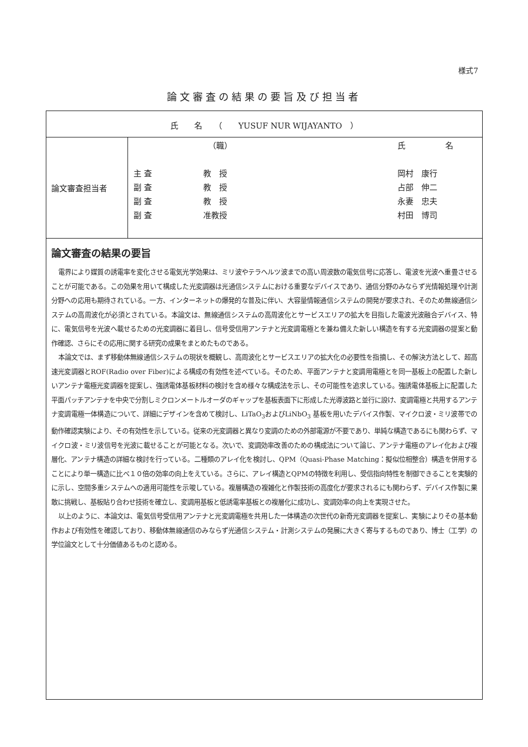様式7
論文審査の結果の要旨及び担当者
| 氏 名 （ YUSUF NUR WIJAYANTO ） | |
| 論文審査担当者 | （職） 氏 名 主 査 教 授 岡村 康行 副 査 教 授 占部 伸二 副 査 教 授 永妻 忠夫 副 査 准教授 村田 博司 |
| 論文審査の結果の要旨 電界により媒質の誘電率を変化させる電気光学効果は、ミリ波やテラヘルツ波までの高い周波数の電気信号に応答し、電波を光波へ重畳させることが可能である。この効果を用いて構成した光変調器は光通信システムにおける重要なデバイスであり、通信分野のみならず光情報処理や計測分野への応用も期待されている。一方、インターネットの爆発的な普及に伴い、大容量情報通信システムの開発が要求され、そのため無線通信システムの高周波化が必須とされている。本論文は、無線通信システムの高周波化とサービスエリアの拡大を目指した電波光波融合デバイス、特に、電気信号を光波へ載せるための光変調器に着目し、信号受信用アンテナと光変調電極とを兼ね備えた新しい構造を有する光変調器の提案と動作確認、さらにその応用に関する研究の成果をまとめたものである。 本論文では、まず移動体無線通信システムの現状を概観し、高周波化とサービスエリアの拡大化の必要性を指摘し、その解決方法として、超高速光変調器とROF(Radio over Fiber)による構成の有効性を述べている。そのため、平面アンテナと変調用電極とを同一基板上の配置した新しいアンテナ電極光変調器を提案し、強誘電体基板材料の検討を含め様々な構成法を示し、その可能性を追求している。強誘電体基板上に配置した平面パッチアンテナを中央で分割しミクロンメートルオーダのギャップを基板表面下に形成した光導波路と並行に設け、変調電極と共用するアンテナ変調電極一体構造について、詳細にデザインを含めて検討し、LiTaO<sub>3</sub>およびLiNbO<sub>3</sub> 基板を用いたデバイス作製、マイクロ波・ミリ波帯での動作確認実験により、その有効性を示している。従来の光変調器と異なり変調のための外部電源が不要であり、単純な構造であるにも関わらず、マイクロ波・ミリ波信号を光波に載せることが可能となる。次いで、変調効率改善のための構成法について論じ、アンテナ電極のアレイ化および複層化、アンテナ構造の詳細な検討を行っている。二種類のアレイ化を検討し、QPM（Quasi-Phase Matching：擬似位相整合）構造を併用することにより単一構造に比べ１０倍の効率の向上をえている。さらに、アレイ構造とQPMの特徴を利用し、受信指向特性を制御できることを実験的に示し、空間多重システムへの適用可能性を示唆している。複層構造の複雑化と作製技術の高度化が要求されるにも関わらず、デバイス作製に果敢に挑戦し、基板貼り合わせ技術を確立し、変調用基板と低誘電率基板との複層化に成功し、変調効率の向上を実現させた。 以上のように、本論文は、電気信号受信用アンテナと光変調電極を共用した一体構造の次世代の新奇光変調器を提案し、実験によりその基本動作および有効性を確認しており、移動体無線通信のみならず光通信システム・計測システムの発展に大きく寄与するものであり、博士（工学）の学位論文として十分価値あるものと認める。 | |